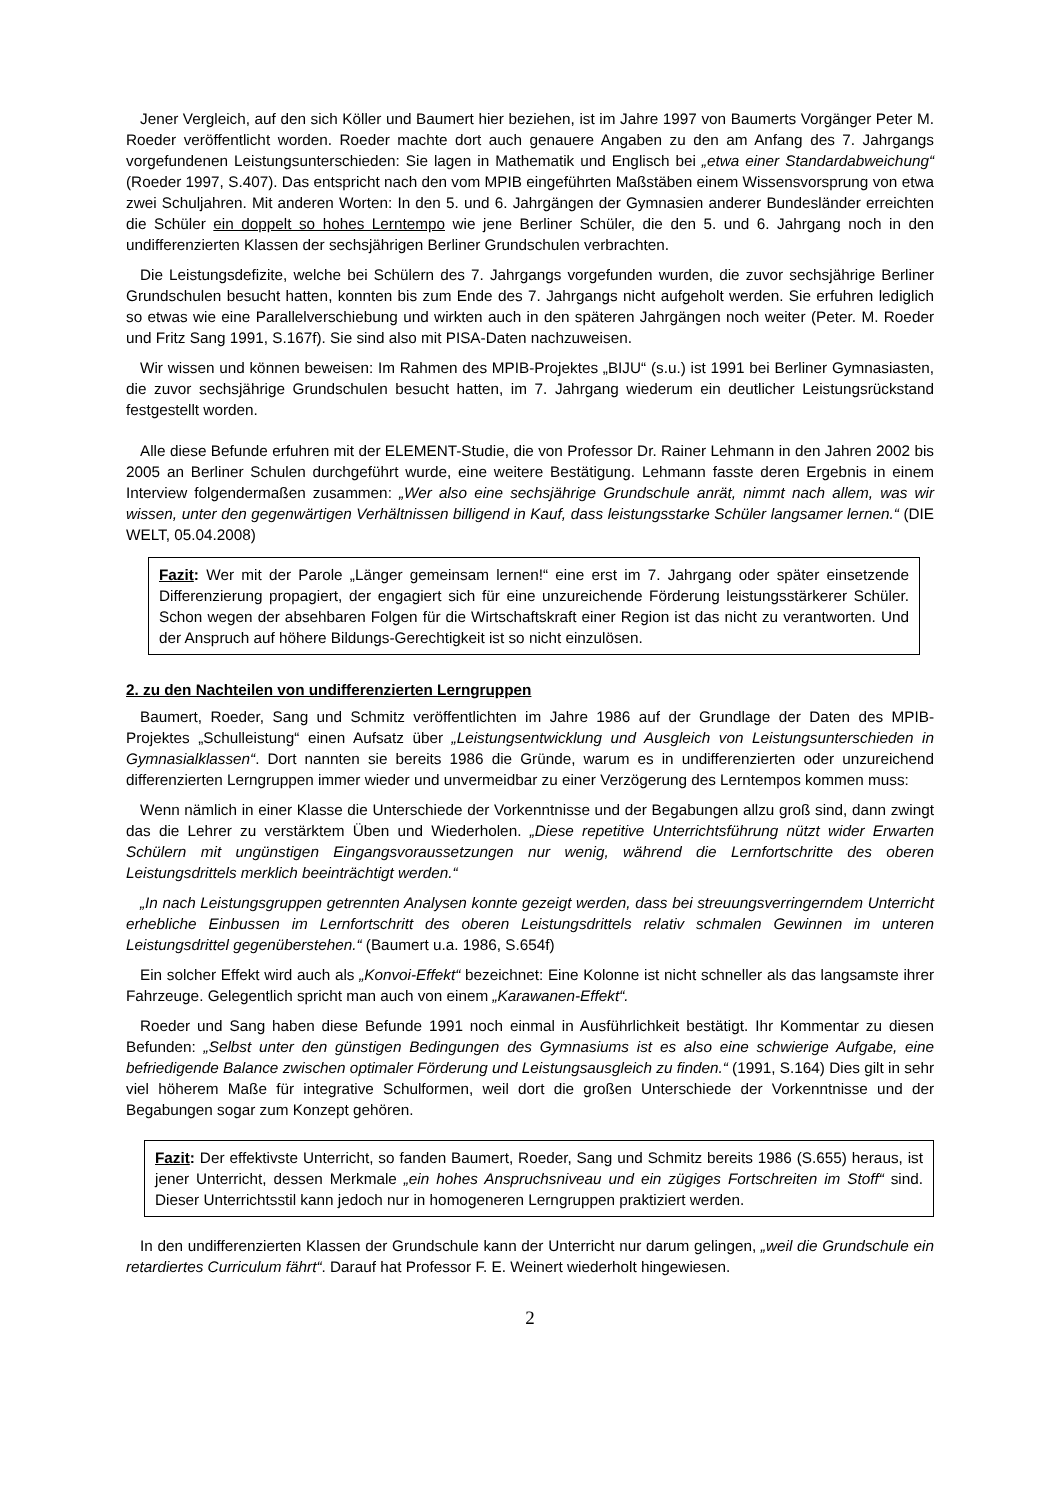Jener Vergleich, auf den sich Köller und Baumert hier beziehen, ist im Jahre 1997 von Baumerts Vorgänger Peter M. Roeder veröffentlicht worden. Roeder machte dort auch genauere Angaben zu den am Anfang des 7. Jahrgangs vorgefundenen Leistungsunterschieden: Sie lagen in Mathematik und Englisch bei „etwa einer Standardabweichung“ (Roeder 1997, S.407). Das entspricht nach den vom MPIB eingeführten Maßstäben einem Wissensvorsprung von etwa zwei Schuljahren. Mit anderen Worten: In den 5. und 6. Jahrgängen der Gymnasien anderer Bundesländer erreichten die Schüler ein doppelt so hohes Lerntempo wie jene Berliner Schüler, die den 5. und 6. Jahrgang noch in den undifferenzierten Klassen der sechsjährigen Berliner Grundschulen verbrachten.
Die Leistungsdefizite, welche bei Schülern des 7. Jahrgangs vorgefunden wurden, die zuvor sechsjährige Berliner Grundschulen besucht hatten, konnten bis zum Ende des 7. Jahrgangs nicht aufgeholt werden. Sie erfuhren lediglich so etwas wie eine Parallelverschiebung und wirkten auch in den späteren Jahrgängen noch weiter (Peter. M. Roeder und Fritz Sang 1991, S.167f). Sie sind also mit PISA-Daten nachzuweisen.
Wir wissen und können beweisen: Im Rahmen des MPIB-Projektes „BIJU“ (s.u.) ist 1991 bei Berliner Gymnasiasten, die zuvor sechsjährige Grundschulen besucht hatten, im 7. Jahrgang wiederum ein deutlicher Leistungsrückstand festgestellt worden.
Alle diese Befunde erfuhren mit der ELEMENT-Studie, die von Professor Dr. Rainer Lehmann in den Jahren 2002 bis 2005 an Berliner Schulen durchgeführt wurde, eine weitere Bestätigung. Lehmann fasste deren Ergebnis in einem Interview folgendermaßen zusammen: „Wer also eine sechsjährige Grundschule anrät, nimmt nach allem, was wir wissen, unter den gegenwärtigen Verhältnissen billigend in Kauf, dass leistungsstarke Schüler langsamer lernen.“ (DIE WELT, 05.04.2008)
Fazit: Wer mit der Parole „Länger gemeinsam lernen!“ eine erst im 7. Jahrgang oder später einsetzende Differenzierung propagiert, der engagiert sich für eine unzureichende Förderung leistungsstärkerer Schüler. Schon wegen der absehbaren Folgen für die Wirtschaftskraft einer Region ist das nicht zu verantworten. Und der Anspruch auf höhere Bildungs-Gerechtigkeit ist so nicht einzulösen.
2. zu den Nachteilen von undifferenzierten Lerngruppen
Baumert, Roeder, Sang und Schmitz veröffentlichten im Jahre 1986 auf der Grundlage der Daten des MPIB-Projektes „Schulleistung“ einen Aufsatz über „Leistungsentwicklung und Ausgleich von Leistungsunterschieden in Gymnasialklassen“. Dort nannten sie bereits 1986 die Gründe, warum es in undifferenzierten oder unzureichend differenzierten Lerngruppen immer wieder und unvermeidbar zu einer Verzögerung des Lerntempos kommen muss:
Wenn nämlich in einer Klasse die Unterschiede der Vorkenntnisse und der Begabungen allzu groß sind, dann zwingt das die Lehrer zu verstärktem Üben und Wiederholen. „Diese repetitive Unterrichtsführung nützt wider Erwarten Schülern mit ungünstigen Eingangsvoraussetzungen nur wenig, während die Lernfortschritte des oberen Leistungsdrittels merklich beeinträchtigt werden.“
„In nach Leistungsgruppen getrennten Analysen konnte gezeigt werden, dass bei streuungsverringerndem Unterricht erhebliche Einbussen im Lernfortschritt des oberen Leistungsdrittels relativ schmalen Gewinnen im unteren Leistungsdrittel gegenüberstehen.“ (Baumert u.a. 1986, S.654f)
Ein solcher Effekt wird auch als „Konvoi-Effekt“ bezeichnet: Eine Kolonne ist nicht schneller als das langsamste ihrer Fahrzeuge. Gelegentlich spricht man auch von einem „Karawanen-Effekt“.
Roeder und Sang haben diese Befunde 1991 noch einmal in Ausführlichkeit bestätigt. Ihr Kommentar zu diesen Befunden: „Selbst unter den günstigen Bedingungen des Gymnasiums ist es also eine schwierige Aufgabe, eine befriedigende Balance zwischen optimaler Förderung und Leistungsausgleich zu finden.“ (1991, S.164) Dies gilt in sehr viel höherem Maße für integrative Schulformen, weil dort die großen Unterschiede der Vorkenntnisse und der Begabungen sogar zum Konzept gehören.
Fazit: Der effektivste Unterricht, so fanden Baumert, Roeder, Sang und Schmitz bereits 1986 (S.655) heraus, ist jener Unterricht, dessen Merkmale „ein hohes Anspruchsniveau und ein zügiges Fortschreiten im Stoff“ sind. Dieser Unterrichtsstil kann jedoch nur in homogeneren Lerngruppen praktiziert werden.
In den undifferenzierten Klassen der Grundschule kann der Unterricht nur darum gelingen, „weil die Grundschule ein retardiertes Curriculum fährt“. Darauf hat Professor F. E. Weinert wiederholt hingewiesen.
2